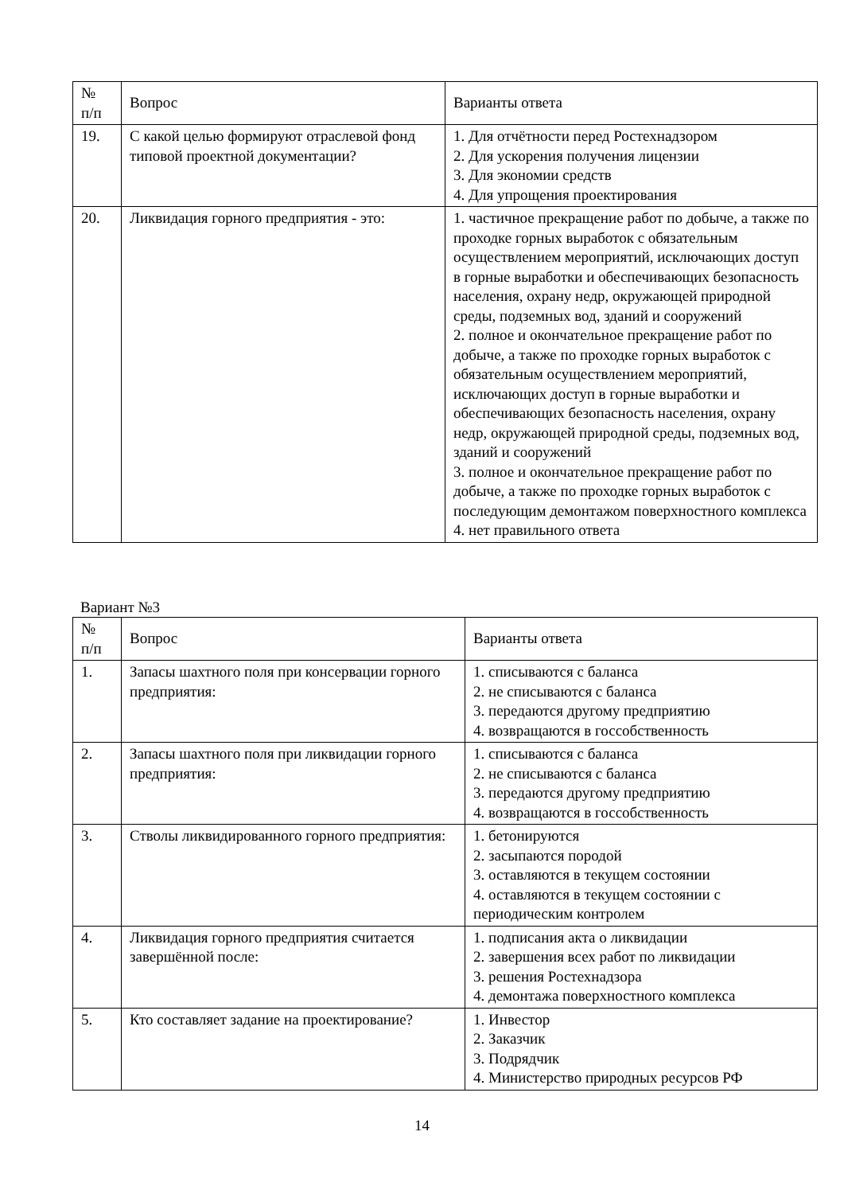| № п/п | Вопрос | Варианты ответа |
| --- | --- | --- |
| 19. | С какой целью формируют отраслевой фонд типовой проектной документации? | 1. Для отчётности перед Ростехнадзором 2. Для ускорения получения лицензии 3. Для экономии средств 4. Для упрощения проектирования |
| 20. | Ликвидация горного предприятия - это: | 1. частичное прекращение работ по добыче, а также по проходке горных выработок с обязательным осуществлением мероприятий, исключающих доступ в горные выработки и обеспечивающих безопасность населения, охрану недр, окружающей природной среды, подземных вод, зданий и сооружений 2. полное и окончательное прекращение работ по добыче, а также по проходке горных выработок с обязательным осуществлением мероприятий, исключающих доступ в горные выработки и обеспечивающих безопасность населения, охрану недр, окружающей природной среды, подземных вод, зданий и сооружений 3. полное и окончательное прекращение работ по добыче, а также по проходке горных выработок с последующим демонтажом поверхностного комплекса 4. нет правильного ответа |
Вариант №3
| № п/п | Вопрос | Варианты ответа |
| --- | --- | --- |
| 1. | Запасы шахтного поля при консервации горного предприятия: | 1. списываются с баланса 2. не списываются с баланса 3. передаются другому предприятию 4. возвращаются в госсобственность |
| 2. | Запасы шахтного поля при ликвидации горного предприятия: | 1. списываются с баланса 2. не списываются с баланса 3. передаются другому предприятию 4. возвращаются в госсобственность |
| 3. | Стволы ликвидированного горного предприятия: | 1. бетонируются 2. засыпаются породой 3. оставляются в текущем состоянии 4. оставляются в текущем состоянии с периодическим контролем |
| 4. | Ликвидация горного предприятия считается завершённой после: | 1. подписания акта о ликвидации 2. завершения всех работ по ликвидации 3. решения Ростехнадзора 4. демонтажа поверхностного комплекса |
| 5. | Кто составляет задание на проектирование? | 1. Инвестор 2. Заказчик 3. Подрядчик 4. Министерство природных ресурсов РФ |
14